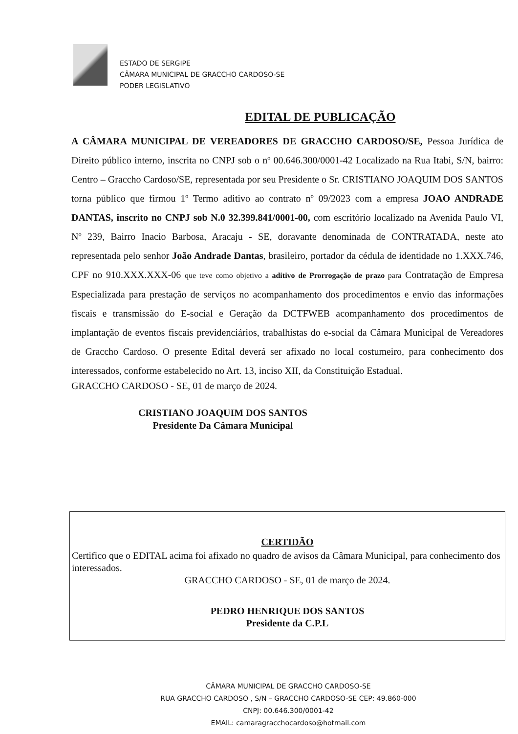ESTADO DE SERGIPE
CÂMARA MUNICIPAL DE GRACCHO CARDOSO-SE
PODER LEGISLATIVO
EDITAL DE PUBLICAÇÃO
A CÂMARA MUNICIPAL DE VEREADORES DE GRACCHO CARDOSO/SE, Pessoa Jurídica de Direito público interno, inscrita no CNPJ sob o nº 00.646.300/0001-42 Localizado na Rua Itabi, S/N, bairro: Centro – Graccho Cardoso/SE, representada por seu Presidente o Sr. CRISTIANO JOAQUIM DOS SANTOS torna público que firmou 1º Termo aditivo ao contrato nº 09/2023 com a empresa JOAO ANDRADE DANTAS, inscrito no CNPJ sob N.0 32.399.841/0001-00, com escritório localizado na Avenida Paulo VI, Nº 239, Bairro Inacio Barbosa, Aracaju - SE, doravante denominada de CONTRATADA, neste ato representada pelo senhor João Andrade Dantas, brasileiro, portador da cédula de identidade no 1.XXX.746, CPF no 910.XXX.XXX-06 que teve como objetivo a aditivo de Prorrogação de prazo para Contratação de Empresa Especializada para prestação de serviços no acompanhamento dos procedimentos e envio das informações fiscais e transmissão do E-social e Geração da DCTFWEB acompanhamento dos procedimentos de implantação de eventos fiscais previdenciários, trabalhistas do e-social da Câmara Municipal de Vereadores de Graccho Cardoso. O presente Edital deverá ser afixado no local costumeiro, para conhecimento dos interessados, conforme estabelecido no Art. 13, inciso XII, da Constituição Estadual.
GRACCHO CARDOSO - SE, 01 de março de 2024.
CRISTIANO JOAQUIM DOS SANTOS
Presidente Da Câmara Municipal
CERTIDÃO
Certifico que o EDITAL acima foi afixado no quadro de avisos da Câmara Municipal, para conhecimento dos interessados.
GRACCHO CARDOSO - SE, 01 de março de 2024.
PEDRO HENRIQUE DOS SANTOS
Presidente da C.P.L
CÂMARA MUNICIPAL DE GRACCHO CARDOSO-SE
RUA GRACCHO CARDOSO , S/N – GRACCHO CARDOSO-SE CEP: 49.860-000
CNPJ: 00.646.300/0001-42
EMAIL: camaragracchocardoso@hotmail.com